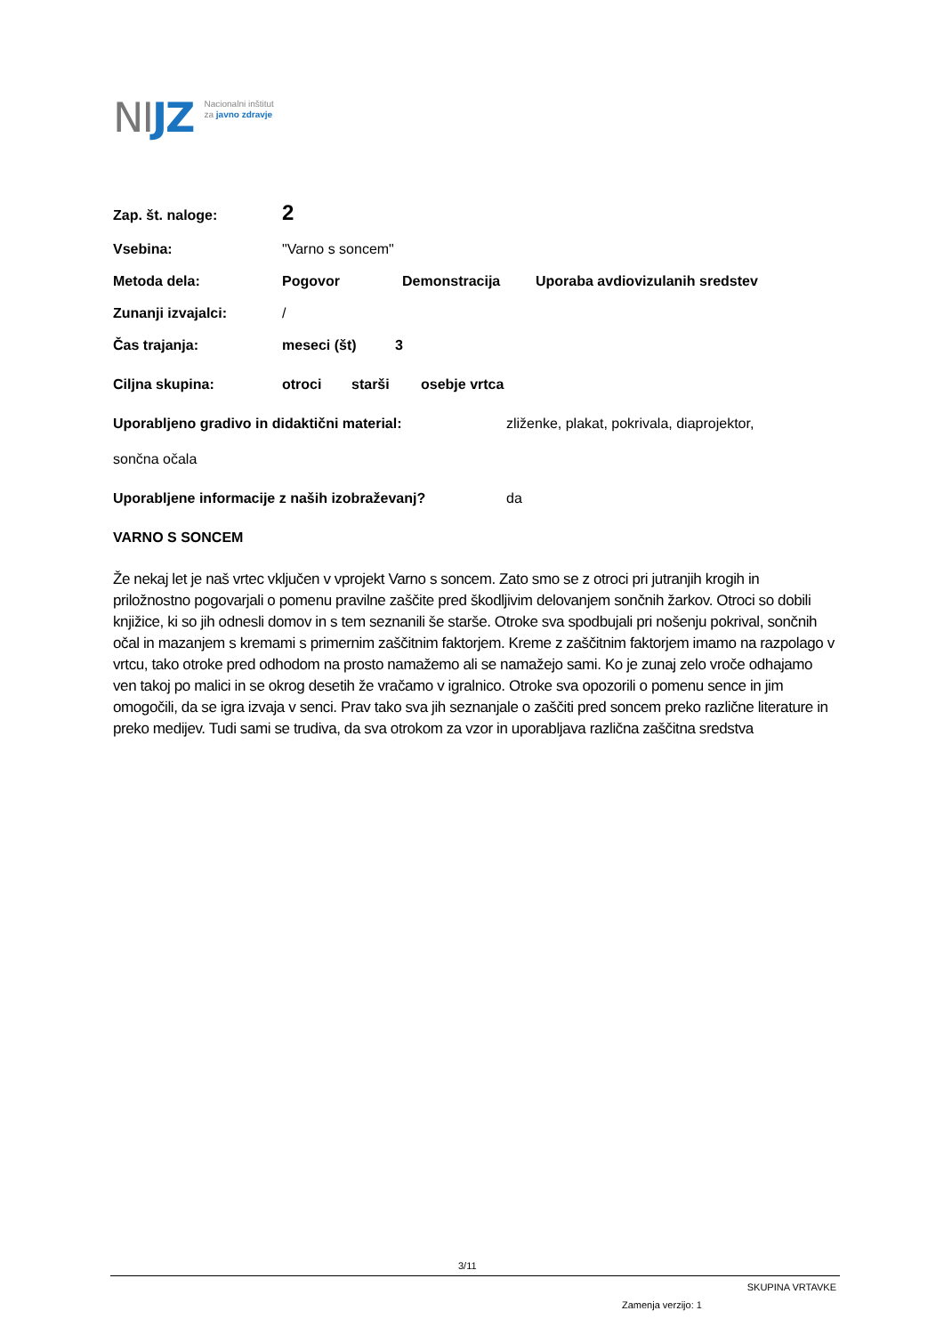NIJZ
Nacionalni inštitut
za javno zdravje
Zap. št. naloge: 2
Vsebina: "Varno s soncem"
Metoda dela: Pogovor Demonstracija Uporaba avdiovizulanih sredstev
Zunanji izvajalci: /
Čas trajanja: meseci (št) 3
Ciljna skupina: otroci starši osebje vrtca
Uporabljeno gradivo in didaktični material: zliženke, plakat, pokrivala, diaprojektor,
sončna očala
Uporabljene informacije z naših izobraževanj? da
VARNO S SONCEM
Že nekaj let je naš vrtec vključen v vprojekt Varno s soncem. Zato smo se z otroci pri jutranjih krogih in priložnostno pogovarjali o pomenu pravilne zaščite pred škodljivim delovanjem sončnih žarkov. Otroci so dobili knjižice, ki so jih odnesli domov in s tem seznanili še starše. Otroke sva spodbujali pri nošenju pokrival, sončnih očal in mazanjem s kremami s primernim zaščitnim faktorjem. Kreme z zaščitnim faktorjem imamo na razpolago v vrtcu, tako otroke pred odhodom na prosto namažemo ali se namažejo sami. Ko je zunaj zelo vroče odhajamo ven takoj po malici in se okrog desetih že vračamo v igralnico. Otroke sva opozorili o pomenu sence in jim omogočili, da se igra izvaja v senci. Prav tako sva jih seznanjale o zaščiti pred soncem preko različne literature in preko medijev. Tudi sami se trudiva, da sva otrokom za vzor in uporabljava različna zaščitna sredstva
3/11
SKUPINA VRTAVKE
Zamenja verzijo: 1